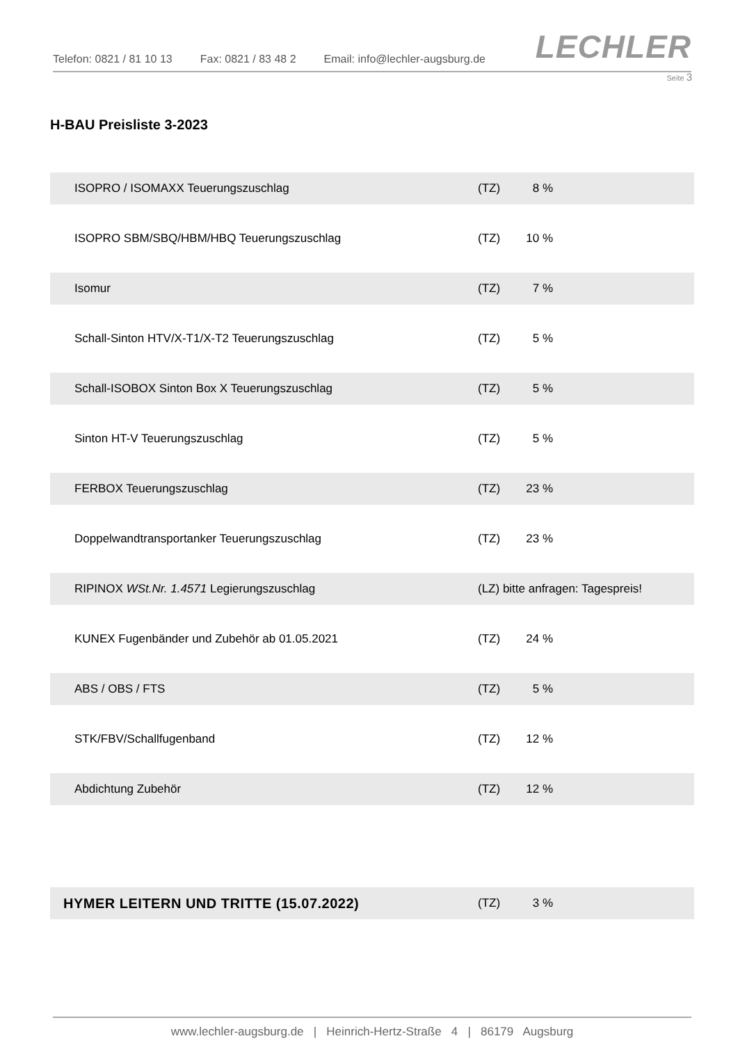Telefon: 0821 / 81 10 13 Fax: 0821 / 83 48 2 Email: info@lechler-augsburg.de
LECHLER
Seite 3
H-BAU Preisliste 3-2023
| ISOPRO / ISOMAXX Teuerungszuschlag | (TZ) | 8 % | |
| ISOPRO SBM/SBQ/HBM/HBQ Teuerungszuschlag | (TZ) | 10 % | |
| Isomur | (TZ) | 7 % | |
| Schall-Sinton HTV/X-T1/X-T2 Teuerungszuschlag | (TZ) | 5 % | |
| Schall-ISOBOX Sinton Box X Teuerungszuschlag | (TZ) | 5 % | |
| Sinton HT-V Teuerungszuschlag | (TZ) | 5 % | |
| FERBOX Teuerungszuschlag | (TZ) | 23 % | |
| Doppelwandtransportanker Teuerungszuschlag | (TZ) | 23 % | |
| RIPINOX WSt.Nr. 1.4571 Legierungszuschlag | (LZ) bitte anfragen: Tagespreis! | | |
| KUNEX Fugenbänder und Zubehör ab 01.05.2021 | (TZ) | 24 % | |
| ABS / OBS / FTS | (TZ) | 5 % | |
| STK/FBV/Schallfugenband | (TZ) | 12 % | |
| Abdichtung Zubehör | (TZ) | 12 % | |
| HYMER LEITERN UND TRITTE (15.07.2022) | (TZ) | 3 % | |
www.lechler-augsburg.de | Heinrich-Hertz-Straße 4 | 86179 Augsburg